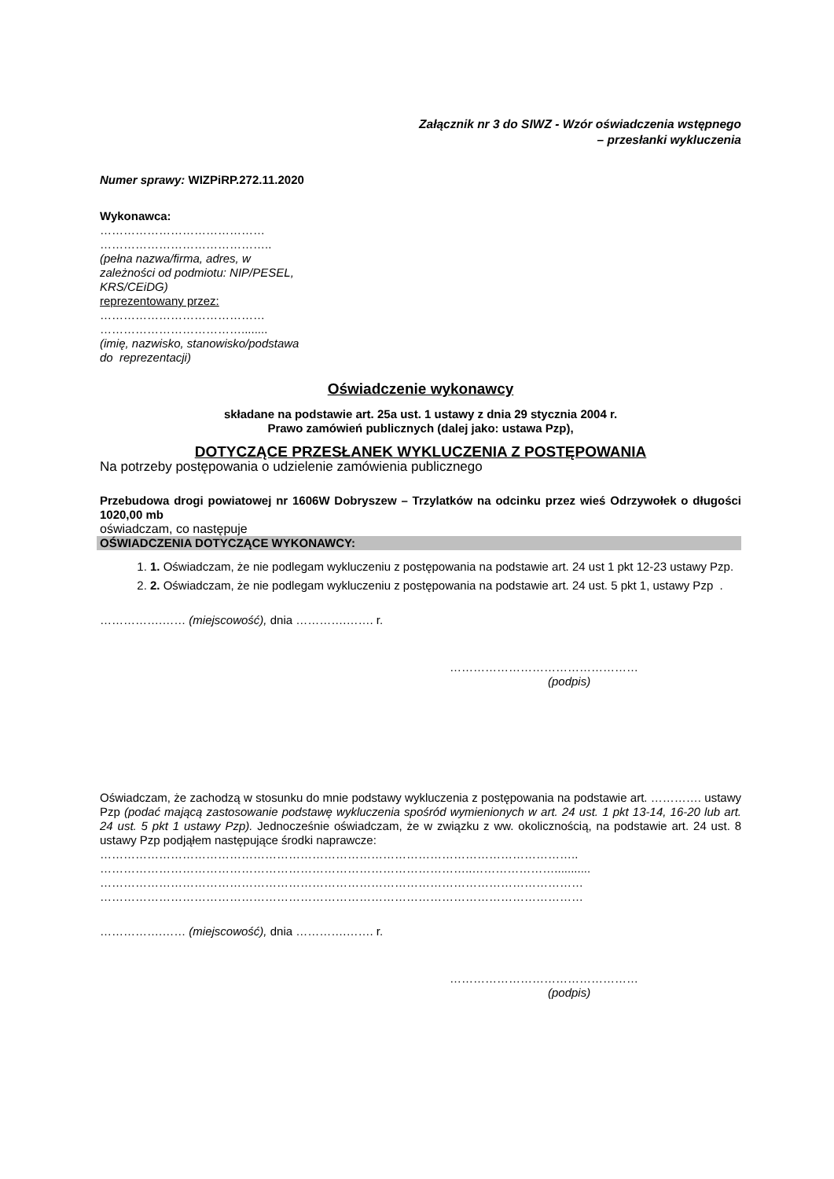Załącznik nr 3 do SIWZ - Wzór oświadczenia wstępnego
– przesłanki wykluczenia
Numer sprawy: WIZPiRP.272.11.2020
Wykonawca:
……………………………………
……………………………………..
(pełna nazwa/firma, adres, w
zależności od podmiotu: NIP/PESEL,
KRS/CEiDG)
reprezentowany przez:
……………………………………
………………………………........
(imię, nazwisko, stanowisko/podstawa
do reprezentacji)
Oświadczenie wykonawcy
składane na podstawie art. 25a ust. 1 ustawy z dnia 29 stycznia 2004 r.
Prawo zamówień publicznych (dalej jako: ustawa Pzp),
DOTYCZĄCE PRZESŁANEK WYKLUCZENIA Z POSTĘPOWANIA
Na potrzeby postępowania o udzielenie zamówienia publicznego
Przebudowa drogi powiatowej nr 1606W Dobryszew – Trzylatków na odcinku przez wieś Odrzywołek o długości 1020,00 mb
oświadczam, co następuje
OŚWIADCZENIA DOTYCZĄCE WYKONAWCY:
1. 1. Oświadczam, że nie podlegam wykluczeniu z postępowania na podstawie art. 24 ust 1 pkt 12-23 ustawy Pzp.
2. 2. Oświadczam, że nie podlegam wykluczeniu z postępowania na podstawie art. 24 ust. 5 pkt 1, ustawy Pzp .
…………….…… (miejscowość), dnia ………….……. r.
…………………………………………
(podpis)
Oświadczam, że zachodzą w stosunku do mnie podstawy wykluczenia z postępowania na podstawie art. …………. ustawy Pzp (podać mającą zastosowanie podstawę wykluczenia spośród wymienionych w art. 24 ust. 1 pkt 13-14, 16-20 lub art. 24 ust. 5 pkt 1 ustawy Pzp). Jednocześnie oświadczam, że w związku z ww. okolicznością, na podstawie art. 24 ust. 8 ustawy Pzp podjąłem następujące środki naprawcze:
…………………………………………………………………………………………………………..
…………………………………………………………………………………..…………………...........
……………………………………………………………………………………………………………
……………………………………………………………………………………………………………
…………….…… (miejscowość), dnia ………….……. r.
…………………………………………
(podpis)